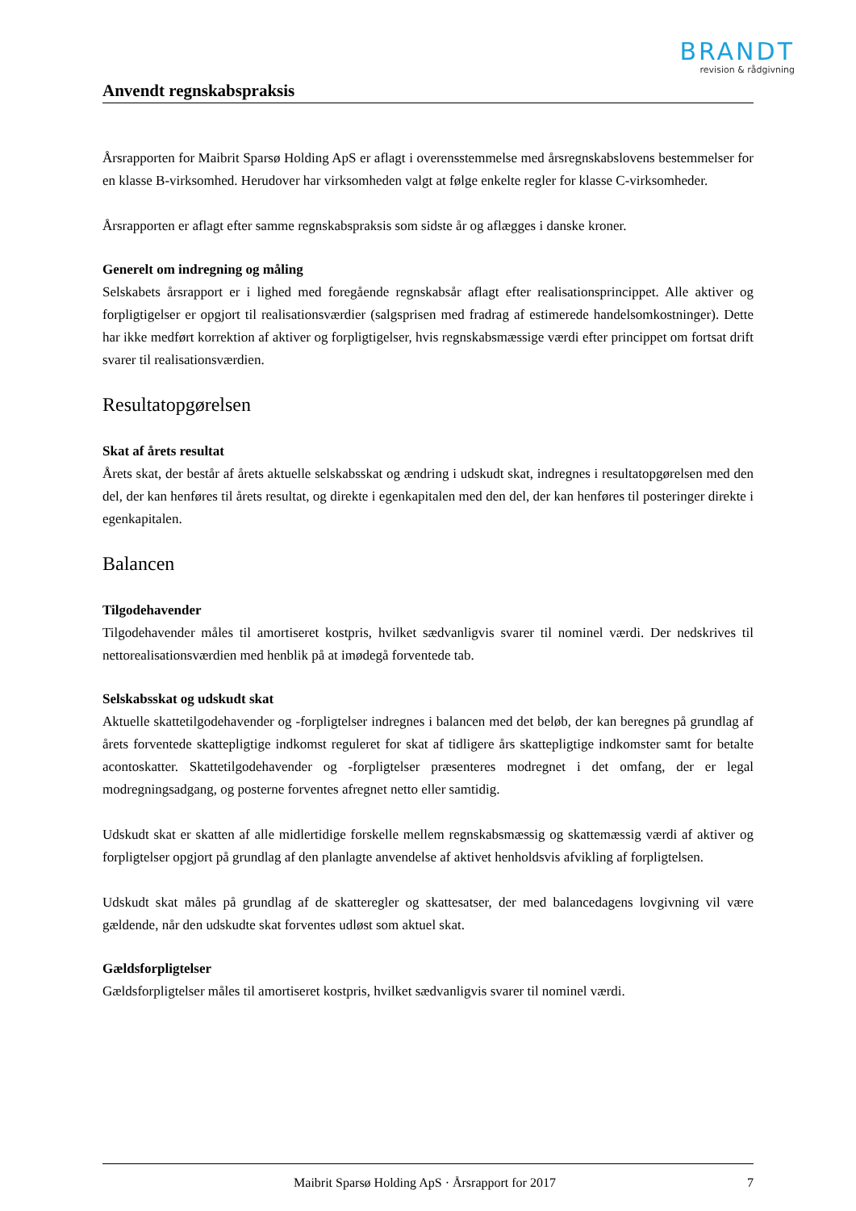BRANDT
revision & rådgivning
Anvendt regnskabspraksis
Årsrapporten for Maibrit Sparsø Holding ApS er aflagt i overensstemmelse med årsregnskabslovens bestemmelser for en klasse B-virksomhed. Herudover har virksomheden valgt at følge enkelte regler for klasse C-virksomheder.
Årsrapporten er aflagt efter samme regnskabspraksis som sidste år og aflægges i danske kroner.
Generelt om indregning og måling
Selskabets årsrapport er i lighed med foregående regnskabsår aflagt efter realisationsprincippet. Alle aktiver og forpligtigelser er opgjort til realisationsværdier (salgsprisen med fradrag af estimerede handelsomkostninger). Dette har ikke medført korrektion af aktiver og forpligtigelser, hvis regnskabsmæssige værdi efter princippet om fortsat drift svarer til realisationsværdien.
Resultatopgørelsen
Skat af årets resultat
Årets skat, der består af årets aktuelle selskabsskat og ændring i udskudt skat, indregnes i resultatopgørelsen med den del, der kan henføres til årets resultat, og direkte i egenkapitalen med den del, der kan henføres til posteringer direkte i egenkapitalen.
Balancen
Tilgodehavender
Tilgodehavender måles til amortiseret kostpris, hvilket sædvanligvis svarer til nominel værdi. Der nedskrives til nettorealisationsværdien med henblik på at imødegå forventede tab.
Selskabsskat og udskudt skat
Aktuelle skattetilgodehavender og -forpligtelser indregnes i balancen med det beløb, der kan beregnes på grundlag af årets forventede skattepligtige indkomst reguleret for skat af tidligere års skattepligtige indkomster samt for betalte acontoskatter. Skattetilgodehavender og -forpligtelser præsenteres modregnet i det omfang, der er legal modregningsadgang, og posterne forventes afregnet netto eller samtidig.
Udskudt skat er skatten af alle midlertidige forskelle mellem regnskabsmæssig og skattemæssig værdi af aktiver og forpligtelser opgjort på grundlag af den planlagte anvendelse af aktivet henholdsvis afvikling af forpligtelsen.
Udskudt skat måles på grundlag af de skatteregler og skattesatser, der med balancedagens lovgivning vil være gældende, når den udskudte skat forventes udløst som aktuel skat.
Gældsforpligtelser
Gældsforpligtelser måles til amortiseret kostpris, hvilket sædvanligvis svarer til nominel værdi.
Maibrit Sparsø Holding ApS · Årsrapport for 2017 7